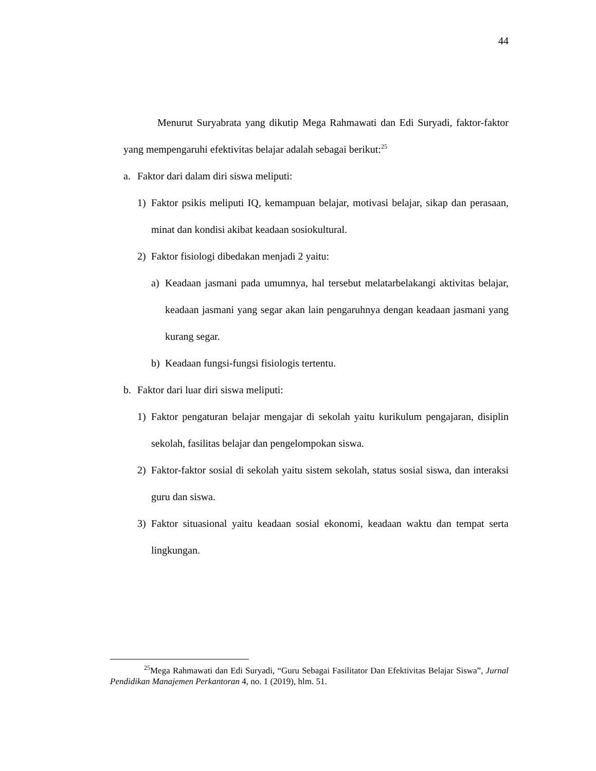44
Menurut Suryabrata yang dikutip Mega Rahmawati dan Edi Suryadi, faktor-faktor yang mempengaruhi efektivitas belajar adalah sebagai berikut:<sup>25</sup>
a. Faktor dari dalam diri siswa meliputi:
1) Faktor psikis meliputi IQ, kemampuan belajar, motivasi belajar, sikap dan perasaan, minat dan kondisi akibat keadaan sosiokultural.
2) Faktor fisiologi dibedakan menjadi 2 yaitu:
a) Keadaan jasmani pada umumnya, hal tersebut melatarbelakangi aktivitas belajar, keadaan jasmani yang segar akan lain pengaruhnya dengan keadaan jasmani yang kurang segar.
b) Keadaan fungsi-fungsi fisiologis tertentu.
b. Faktor dari luar diri siswa meliputi:
1) Faktor pengaturan belajar mengajar di sekolah yaitu kurikulum pengajaran, disiplin sekolah, fasilitas belajar dan pengelompokan siswa.
2) Faktor-faktor sosial di sekolah yaitu sistem sekolah, status sosial siswa, dan interaksi guru dan siswa.
3) Faktor situasional yaitu keadaan sosial ekonomi, keadaan waktu dan tempat serta lingkungan.
<sup>25</sup> Mega Rahmawati dan Edi Suryadi, “Guru Sebagai Fasilitator Dan Efektivitas Belajar Siswa”, Jurnal Pendidikan Manajemen Perkantoran 4, no. 1 (2019), hlm. 51.